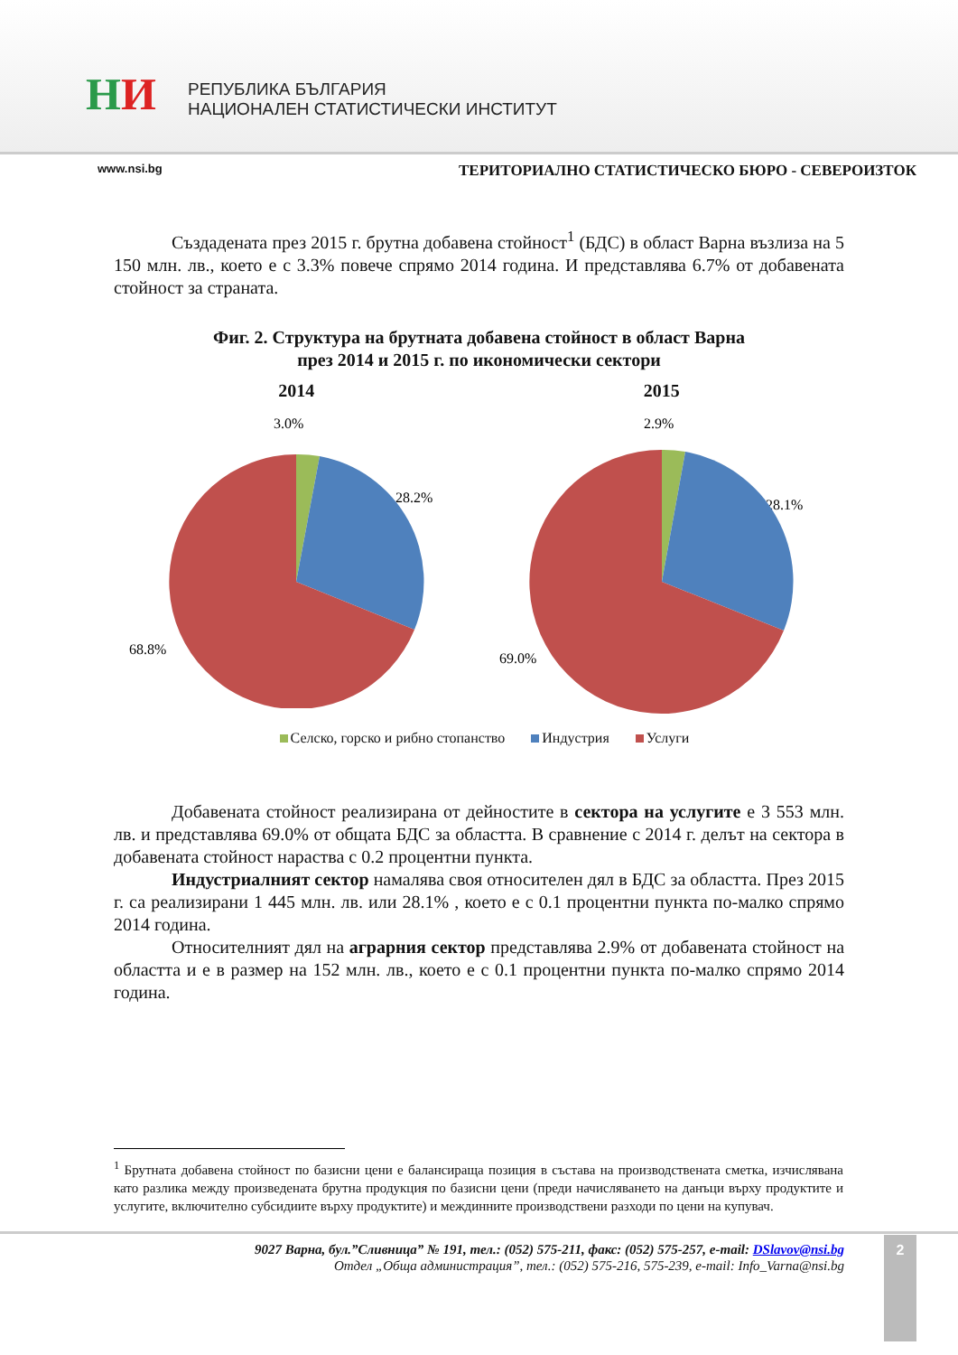НИ
РЕПУБЛИКА БЪЛГАРИЯ
НАЦИОНАЛЕН СТАТИСТИЧЕСКИ ИНСТИТУТ
www.nsi.bg ТЕРИТОРИАЛНО СТАТИСТИЧЕСКО БЮРО - СЕВЕРОИЗТОК
Създадената през 2015 г. брутна добавена стойност<sup>1</sup> (БДС) в област Варна възлиза на 5 150 млн. лв., което е с 3.3% повече спрямо 2014 година. И представлява 6.7% от добавената стойност за страната.
Фиг. 2. Структура на брутната добавена стойност в област Варна
през 2014 и 2015 г. по икономически сектори
2014
3.0%
28.2%
68.8%
2015
2.9%
28.1%
69.0%
Селско, горско и рибно стопанство Индустрия Услуги
Добавената стойност реализирана от дейностите в сектора на услугите е 3 553 млн. лв. и представлява 69.0% от общата БДС за областта. В сравнение с 2014 г. делът на сектора в добавената стойност нараства с 0.2 процентни пункта.
Индустриалният сектор намалява своя относителен дял в БДС за областта. През 2015 г. са реализирани 1 445 млн. лв. или 28.1% , което е с 0.1 процентни пункта по-малко спрямо 2014 година.
Относителният дял на аграрния сектор представлява 2.9% от добавената стойност на областта и е в размер на 152 млн. лв., което е с 0.1 процентни пункта по-малко спрямо 2014 година.
<sup>1</sup> Брутната добавена стойност по базисни цени е балансираща позиция в състава на производствената сметка, изчислявана като разлика между произведената брутна продукция по базисни цени (преди начисляването на данъци върху продуктите и услугите, включително субсидиите върху продуктите) и междинните производствени разходи по цени на купувач.
9027 Варна, бул.”Сливница” № 191, тел.: (052) 575-211, факс: (052) 575-257, e-mail: DSlavov@nsi.bg
Отдел „Обща администрация”, тел.: (052) 575-216, 575-239, e-mail: Info_Varna@nsi.bg
2